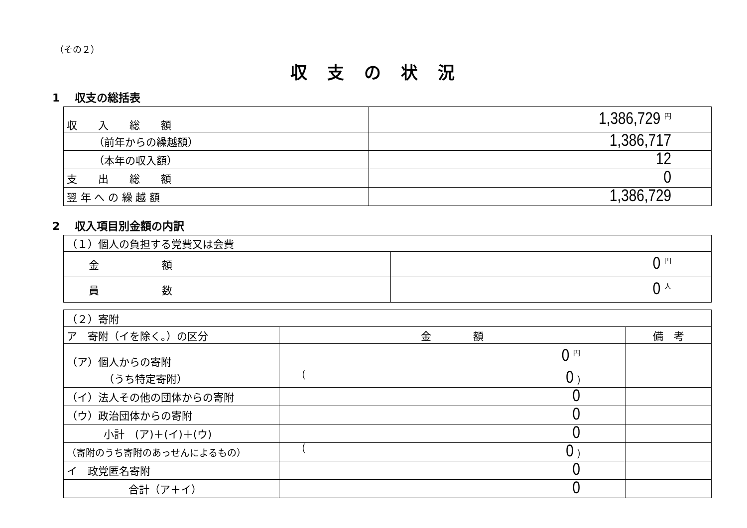（その２）
収支の状況
1　 収支の総括表
| 収 入 総 額 | 1,386,729 円 |
| （前年からの繰越額） | 1,386,717 |
| （本年の収入額） | 12 |
| 支 出 総 額 | 0 |
| 翌 年 へ の 繰 越 額 | 1,386,729 |
2　 収入項目別金額の内訳
| （１）個人の負担する党費又は会費 | |
| 金 額 | 0 円 |
| 員 数 | 0 人 |
| （２）寄附 | | |
| ア 寄附（イを除く。）の区分 | 金 額 | 備 考 |
| （ア）個人からの寄附 | 0 円 | |
| （うち特定寄附） | ( 0 ) | |
| （イ）法人その他の団体からの寄附 | 0 | |
| （ウ）政治団体からの寄附 | 0 | |
| 小計 (ア)＋(イ)＋(ウ) | 0 | |
| （寄附のうち寄附のあっせんによるもの） | ( 0 ) | |
| イ 政党匿名寄附 | 0 | |
| 合計（ア＋イ） | 0 | |